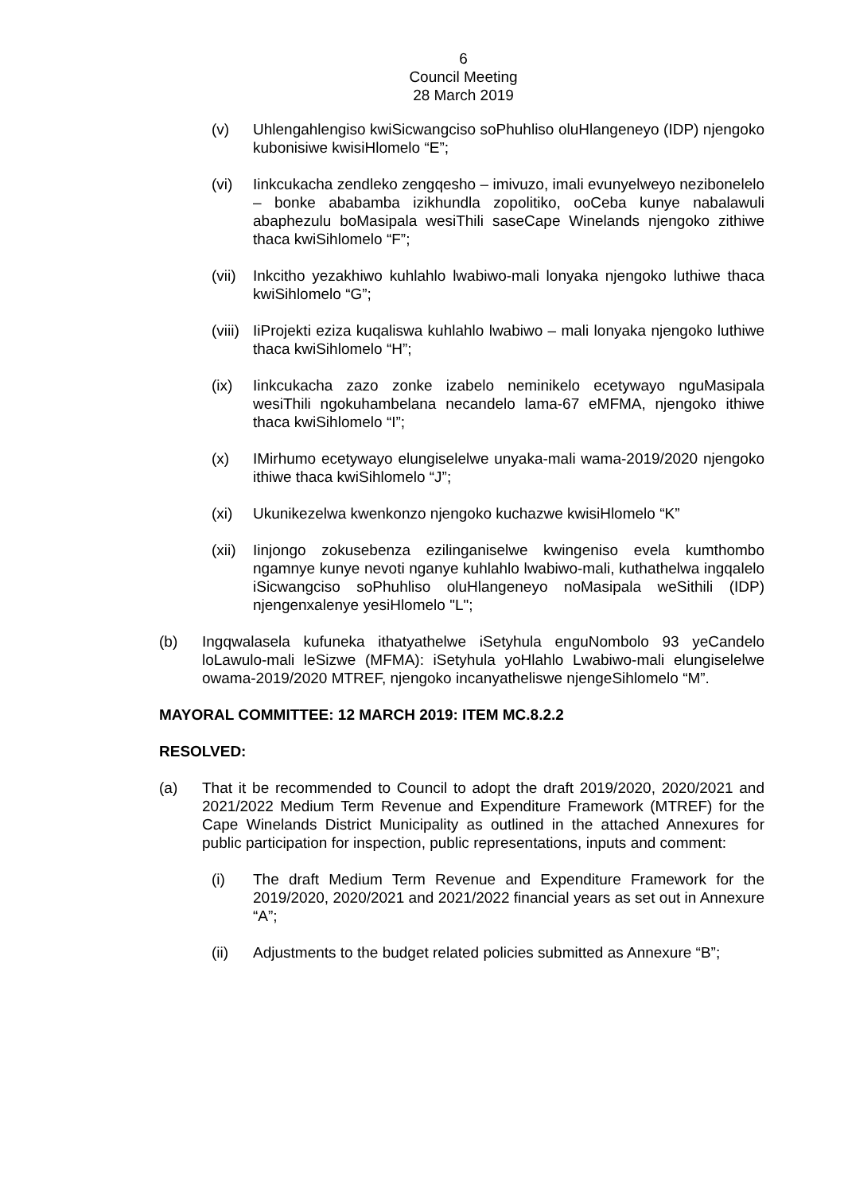6
Council Meeting
28 March 2019
(v) Uhlengahlengiso kwiSicwangciso soPhuhliso oluHlangeneyo (IDP) njengoko kubonisiwe kwisiHlomelo “E”;
(vi) Iinkcukacha zendleko zengqesho – imivuzo, imali evunyelweyo nezibonelelo – bonke ababamba izikhundla zopolitiko, ooCeba kunye nabalawuli abaphezulu boMasipala wesiThili saseCape Winelands njengoko zithiwe thaca kwiSihlomelo “F”;
(vii)
Inkcitho yezakhiwo kuhlahlo lwabiwo-mali lonyaka njengoko luthiwe thaca kwiSihlomelo “G”;
(viii)
IiProjekti eziza kuqaliswa kuhlahlo lwabiwo – mali lonyaka njengoko luthiwe thaca kwiSihlomelo “H”;
(ix) Iinkcukacha zazo zonke izabelo neminikelo ecetywayo nguMasipala wesiThili ngokuhambelana necandelo lama-67 eMFMA, njengoko ithiwe thaca kwiSihlomelo “I”;
(x) IMirhumo ecetywayo elungiselelwe unyaka-mali wama-2019/2020 njengoko ithiwe thaca kwiSihlomelo “J”;
(xi) Ukunikezelwa kwenkonzo njengoko kuchazwe kwisiHlomelo “K”
(xii)
Iinjongo zokusebenza ezilinganiselwe kwingeniso evela kumthombo ngamnye kunye nevoti nganye kuhlahlo lwabiwo-mali, kuthathelwa ingqalelo iSicwangciso soPhuhliso oluHlangeneyo noMasipala weSithili (IDP) njengenxalenye yesiHlomelo "L";
(b) Ingqwalasela kufuneka ithatyathelwe iSetyhula enguNombolo 93 yeCandelo loLawulo-mali leSizwe (MFMA): iSetyhula yoHlahlo Lwabiwo-mali elungiselelwe owama-2019/2020 MTREF, njengoko incanyatheliswe njengeSihlomelo “M”.
MAYORAL COMMITTEE: 12 MARCH 2019: ITEM MC.8.2.2
RESOLVED:
(a) That it be recommended to Council to adopt the draft 2019/2020, 2020/2021 and 2021/2022 Medium Term Revenue and Expenditure Framework (MTREF) for the Cape Winelands District Municipality as outlined in the attached Annexures for public participation for inspection, public representations, inputs and comment:
(i) The draft Medium Term Revenue and Expenditure Framework for the 2019/2020, 2020/2021 and 2021/2022 financial years as set out in Annexure “A”;
(ii) Adjustments to the budget related policies submitted as Annexure “B”;